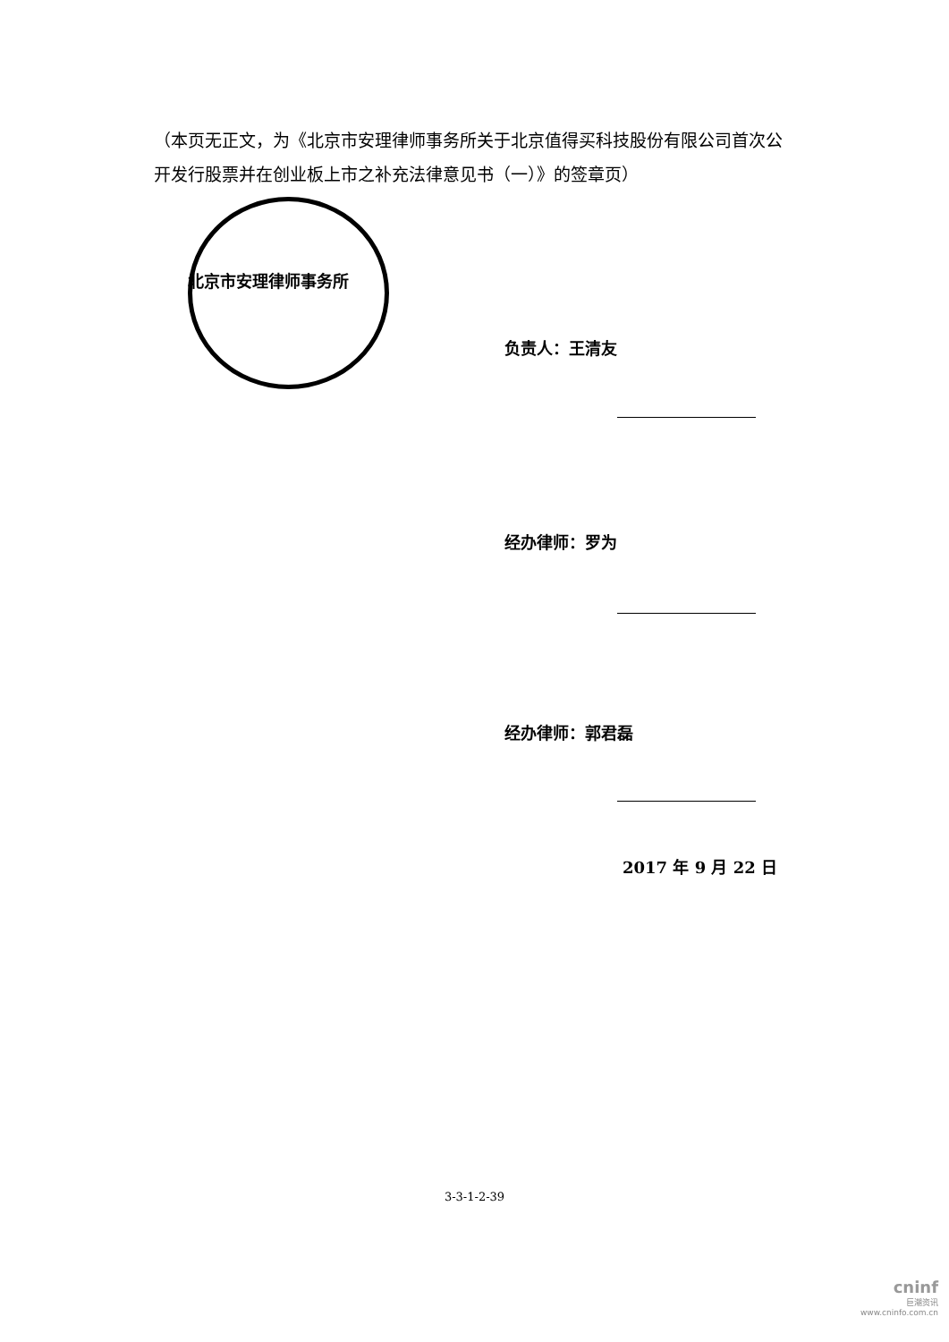（本页无正文，为《北京市安理律师事务所关于北京值得买科技股份有限公司首次公开发行股票并在创业板上市之补充法律意见书（一）》的签章页）
北京市安理律师事务所
负责人：王清友
经办律师：罗为
经办律师：郭君磊
2017 年 9 月 22 日
3-3-1-2-39
cninf
巨潮资讯
www.cninfo.com.cn